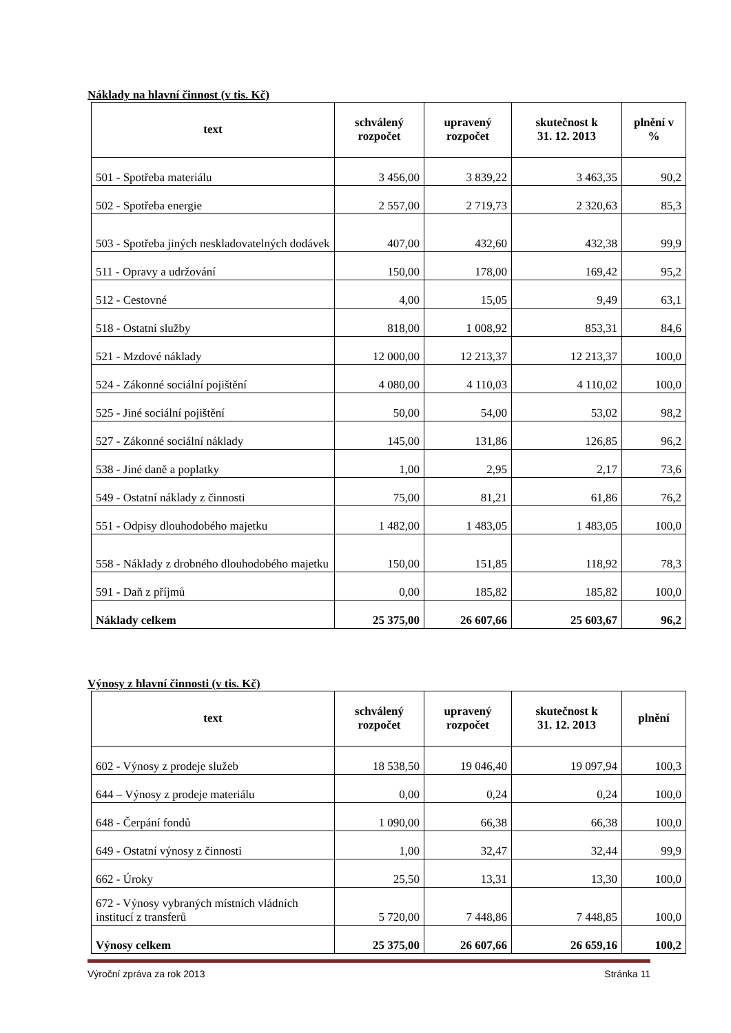Náklady na hlavní činnost (v tis. Kč)
| text | schválený rozpočet | upravený rozpočet | skutečnost k 31. 12. 2013 | plnění v % |
| --- | --- | --- | --- | --- |
| 501 - Spotřeba materiálu | 3 456,00 | 3 839,22 | 3 463,35 | 90,2 |
| 502 - Spotřeba energie | 2 557,00 | 2 719,73 | 2 320,63 | 85,3 |
| 503 - Spotřeba jiných neskladovatelných dodávek | 407,00 | 432,60 | 432,38 | 99,9 |
| 511 - Opravy a udržování | 150,00 | 178,00 | 169,42 | 95,2 |
| 512 - Cestovné | 4,00 | 15,05 | 9,49 | 63,1 |
| 518 - Ostatní služby | 818,00 | 1 008,92 | 853,31 | 84,6 |
| 521 - Mzdové náklady | 12 000,00 | 12 213,37 | 12 213,37 | 100,0 |
| 524 - Zákonné sociální pojištění | 4 080,00 | 4 110,03 | 4 110,02 | 100,0 |
| 525 - Jiné sociální pojištění | 50,00 | 54,00 | 53,02 | 98,2 |
| 527 - Zákonné sociální náklady | 145,00 | 131,86 | 126,85 | 96,2 |
| 538 - Jiné daně a poplatky | 1,00 | 2,95 | 2,17 | 73,6 |
| 549 - Ostatní náklady z činnosti | 75,00 | 81,21 | 61,86 | 76,2 |
| 551 - Odpisy dlouhodobého majetku | 1 482,00 | 1 483,05 | 1 483,05 | 100,0 |
| 558 - Náklady z drobného dlouhodobého majetku | 150,00 | 151,85 | 118,92 | 78,3 |
| 591 - Daň z příjmů | 0,00 | 185,82 | 185,82 | 100,0 |
| Náklady celkem | 25 375,00 | 26 607,66 | 25 603,67 | 96,2 |
Výnosy z hlavní činnosti (v tis. Kč)
| text | schválený rozpočet | upravený rozpočet | skutečnost k 31. 12. 2013 | plnění |
| --- | --- | --- | --- | --- |
| 602 - Výnosy z prodeje služeb | 18 538,50 | 19 046,40 | 19 097,94 | 100,3 |
| 644 – Výnosy z prodeje materiálu | 0,00 | 0,24 | 0,24 | 100,0 |
| 648 - Čerpání fondů | 1 090,00 | 66,38 | 66,38 | 100,0 |
| 649 - Ostatní výnosy z činnosti | 1,00 | 32,47 | 32,44 | 99,9 |
| 662 - Úroky | 25,50 | 13,31 | 13,30 | 100,0 |
| 672 - Výnosy vybraných místních vládních institucí z transferů | 5 720,00 | 7 448,86 | 7 448,85 | 100,0 |
| Výnosy celkem | 25 375,00 | 26 607,66 | 26 659,16 | 100,2 |
Výroční zpráva za rok 2013 Stránka 11